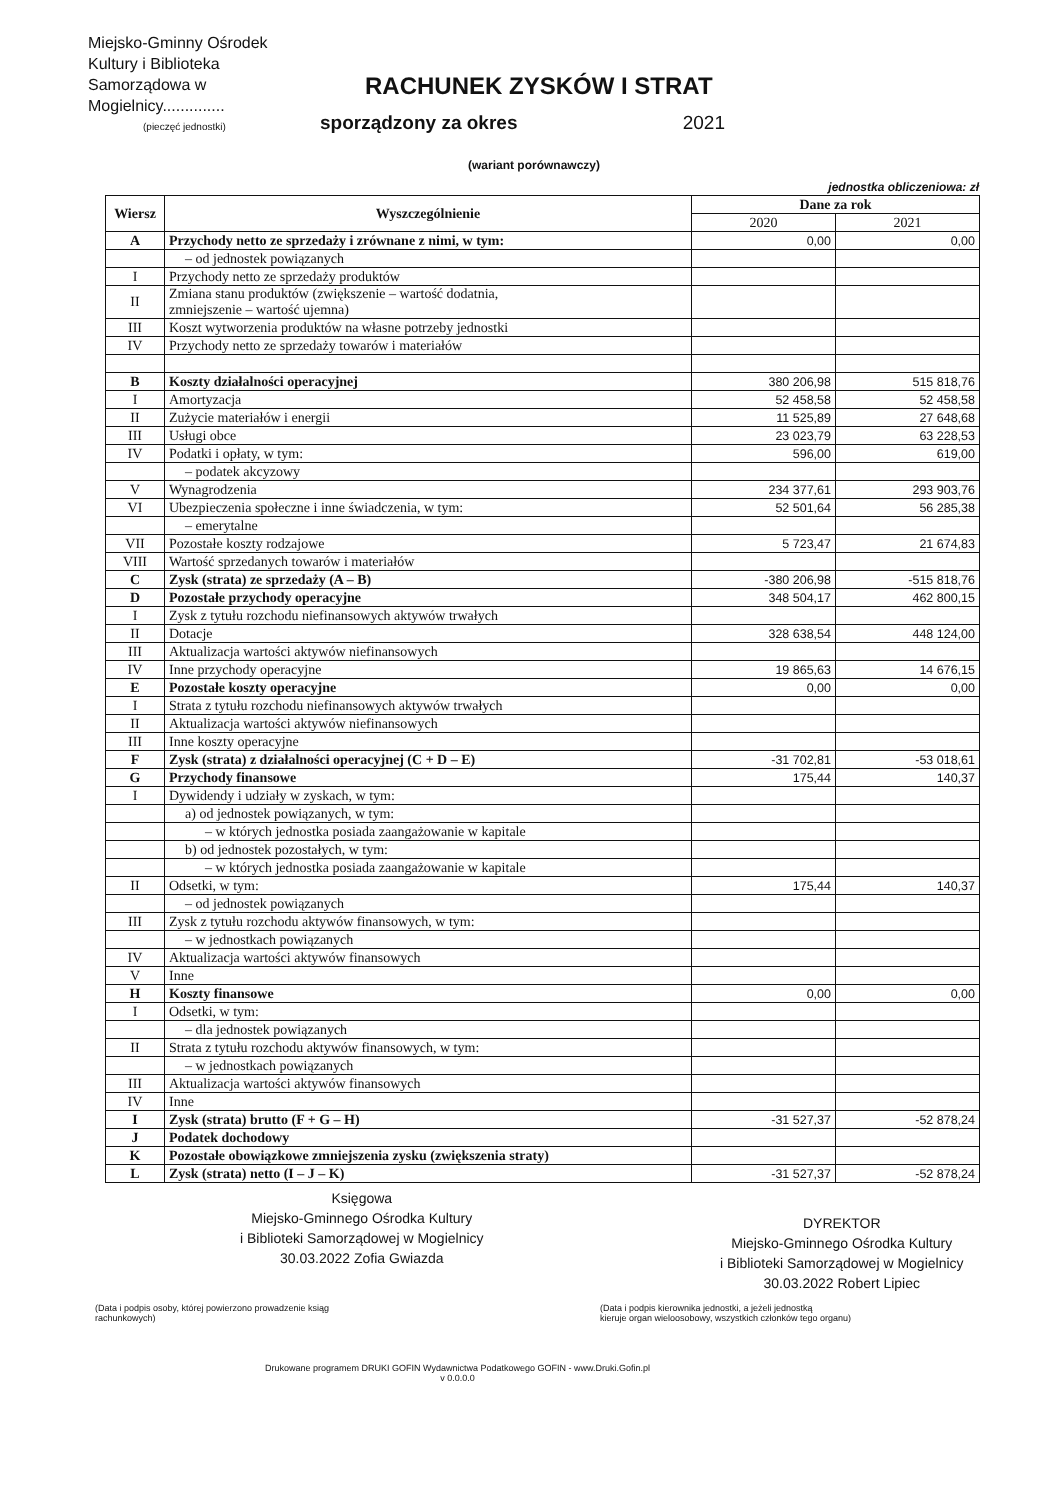Miejsko-Gminny Ośrodek
Kultury i Biblioteka
Samorządowa w
Mogielnicy..............
(pieczęć jednostki)
RACHUNEK ZYSKÓW I STRAT
sporządzony za okres 2021
(wariant porównawczy)
jednostka obliczeniowa: zł
| Wiersz | Wyszczególnienie | Dane za rok | |
| --- | --- | --- | --- |
| | | 2020 | 2021 |
| A | Przychody netto ze sprzedaży i zrównane z nimi, w tym: | 0,00 | 0,00 |
| | – od jednostek powiązanych | | |
| I | Przychody netto ze sprzedaży produktów | | |
| II | Zmiana stanu produktów (zwiększenie – wartość dodatnia, zmniejszenie – wartość ujemna) | | |
| III | Koszt wytworzenia produktów na własne potrzeby jednostki | | |
| IV | Przychody netto ze sprzedaży towarów i materiałów | | |
| B | Koszty działalności operacyjnej | 380 206,98 | 515 818,76 |
| I | Amortyzacja | 52 458,58 | 52 458,58 |
| II | Zużycie materiałów i energii | 11 525,89 | 27 648,68 |
| III | Usługi obce | 23 023,79 | 63 228,53 |
| IV | Podatki i opłaty, w tym: | 596,00 | 619,00 |
| | – podatek akcyzowy | | |
| V | Wynagrodzenia | 234 377,61 | 293 903,76 |
| VI | Ubezpieczenia społeczne i inne świadczenia, w tym: | 52 501,64 | 56 285,38 |
| | – emerytalne | | |
| VII | Pozostałe koszty rodzajowe | 5 723,47 | 21 674,83 |
| VIII | Wartość sprzedanych towarów i materiałów | | |
| C | Zysk (strata) ze sprzedaży (A – B) | -380 206,98 | -515 818,76 |
| D | Pozostałe przychody operacyjne | 348 504,17 | 462 800,15 |
| I | Zysk z tytułu rozchodu niefinansowych aktywów trwałych | | |
| II | Dotacje | 328 638,54 | 448 124,00 |
| III | Aktualizacja wartości aktywów niefinansowych | | |
| IV | Inne przychody operacyjne | 19 865,63 | 14 676,15 |
| E | Pozostałe koszty operacyjne | 0,00 | 0,00 |
| I | Strata z tytułu rozchodu niefinansowych aktywów trwałych | | |
| II | Aktualizacja wartości aktywów niefinansowych | | |
| III | Inne koszty operacyjne | | |
| F | Zysk (strata) z działalności operacyjnej (C + D – E) | -31 702,81 | -53 018,61 |
| G | Przychody finansowe | 175,44 | 140,37 |
| I | Dywidendy i udziały w zyskach, w tym: | | |
| | a) od jednostek powiązanych, w tym: | | |
| | – w których jednostka posiada zaangażowanie w kapitale | | |
| | b) od jednostek pozostałych, w tym: | | |
| | – w których jednostka posiada zaangażowanie w kapitale | | |
| II | Odsetki, w tym: | 175,44 | 140,37 |
| | – od jednostek powiązanych | | |
| III | Zysk z tytułu rozchodu aktywów finansowych, w tym: | | |
| | – w jednostkach powiązanych | | |
| IV | Aktualizacja wartości aktywów finansowych | | |
| V | Inne | | |
| H | Koszty finansowe | 0,00 | 0,00 |
| I | Odsetki, w tym: | | |
| | – dla jednostek powiązanych | | |
| II | Strata z tytułu rozchodu aktywów finansowych, w tym: | | |
| | – w jednostkach powiązanych | | |
| III | Aktualizacja wartości aktywów finansowych | | |
| IV | Inne | | |
| I | Zysk (strata) brutto (F + G – H) | -31 527,37 | -52 878,24 |
| J | Podatek dochodowy | | |
| K | Pozostałe obowiązkowe zmniejszenia zysku (zwiększenia straty) | | |
| L | Zysk (strata) netto (I – J – K) | -31 527,37 | -52 878,24 |
Księgowa
Miejsko-Gminnego Ośrodka Kultury
i Biblioteki Samorządowej w Mogielnicy
30.03.2022 Zofia Gwiazda
DYREKTOR
Miejsko-Gminnego Ośrodka Kultury
i Biblioteki Samorządowej w Mogielnicy
30.03.2022 Robert Lipiec
(Data i podpis osoby, której powierzono prowadzenie ksiąg
rachunkowych)
(Data i podpis kierownika jednostki, a jeżeli jednostką
kieruje organ wieloosobowy, wszystkich członków tego organu)
Drukowane programem DRUKI GOFIN Wydawnictwa Podatkowego GOFIN - www.Druki.Gofin.pl
v 0.0.0.0